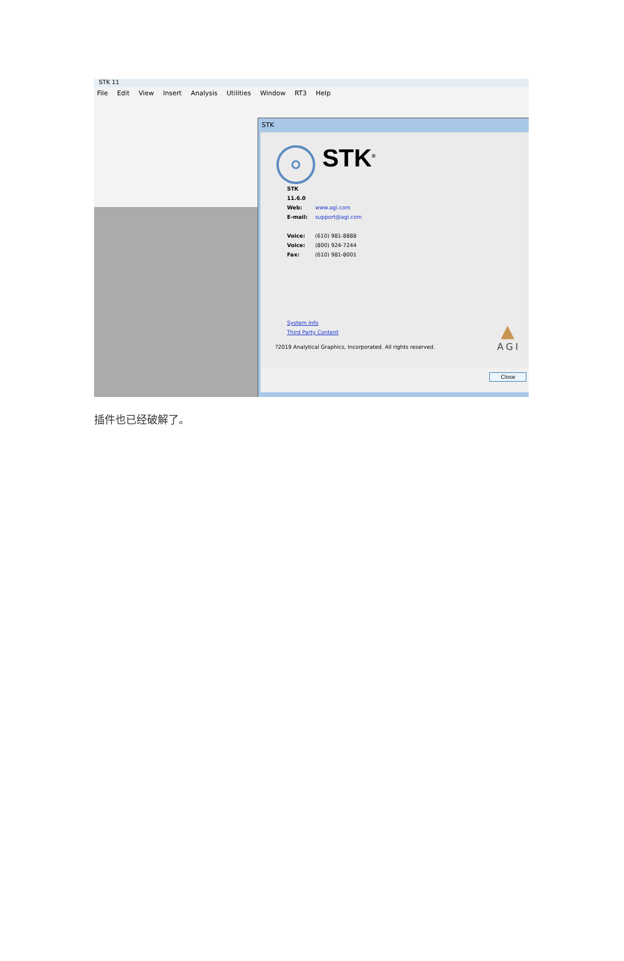STK 11
File Edit View Insert Analysis Utilities Window RT3 Help
STK
STK<sup>®</sup>
STK 11.6.0
Web: www.agi.com
E-mail: support@agi.com
Voice: (610) 981-8888
Voice: (800) 924-7244
Fax: (610) 981-8001
System Info
Third Party Content
?2019 Analytical Graphics, Incorporated. All rights reserved.
▲
AGI
Close
插件也已经破解了。